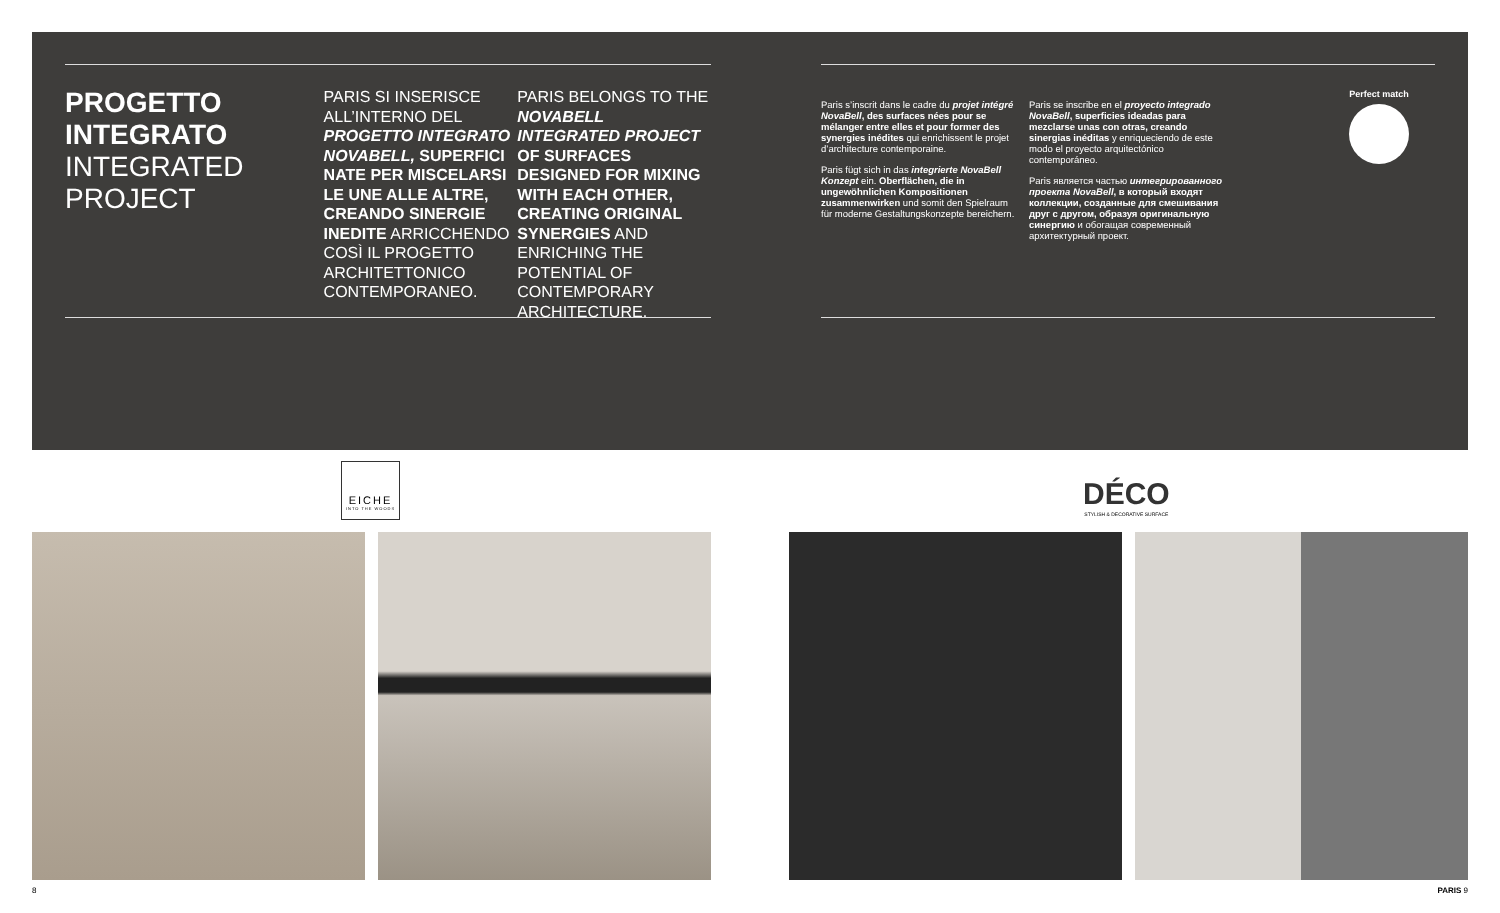PROGETTO
INTEGRATO
INTEGRATED
PROJECT
PARIS SI INSERISCE ALL’INTERNO DEL PROGETTO INTEGRATO NOVABELL, SUPERFICI NATE PER MISCELARSI LE UNE ALLE ALTRE, CREANDO SINERGIE INEDITE ARRICCHENDO COSÌ IL PROGETTO ARCHITETTONICO CONTEMPORANEO.
PARIS BELONGS TO THE NOVABELL INTEGRATED PROJECT OF SURFACES DESIGNED FOR MIXING WITH EACH OTHER, CREATING ORIGINAL SYNERGIES AND ENRICHING THE POTENTIAL OF CONTEMPORARY ARCHITECTURE.
Paris s’inscrit dans le cadre du projet intégré NovaBell, des surfaces nées pour se mélanger entre elles et pour former des synergies inédites qui enrichissent le projet d’architecture contemporaine.
Paris fügt sich in das integrierte NovaBell Konzept ein. Oberflächen, die in ungewöhnlichen Kompositionen zusammenwirken und somit den Spielraum für moderne Gestaltungskonzepte bereichern.
Paris se inscribe en el proyecto integrado NovaBell, superficies ideadas para mezclarse unas con otras, creando sinergias inéditas y enriqueciendo de este modo el proyecto arquitectónico contemporáneo.
Paris является частью интегрированного проекта NovaBell, в который входят коллекции, созданные для смешивания друг с другом, образуя оригинальную синергию и обогащая современный архитектурный проект.
Perfect match
EICHE
INTO THE WOODS
DÉCO
STYLISH & DECORATIVE SURFACE
8 PARIS 9